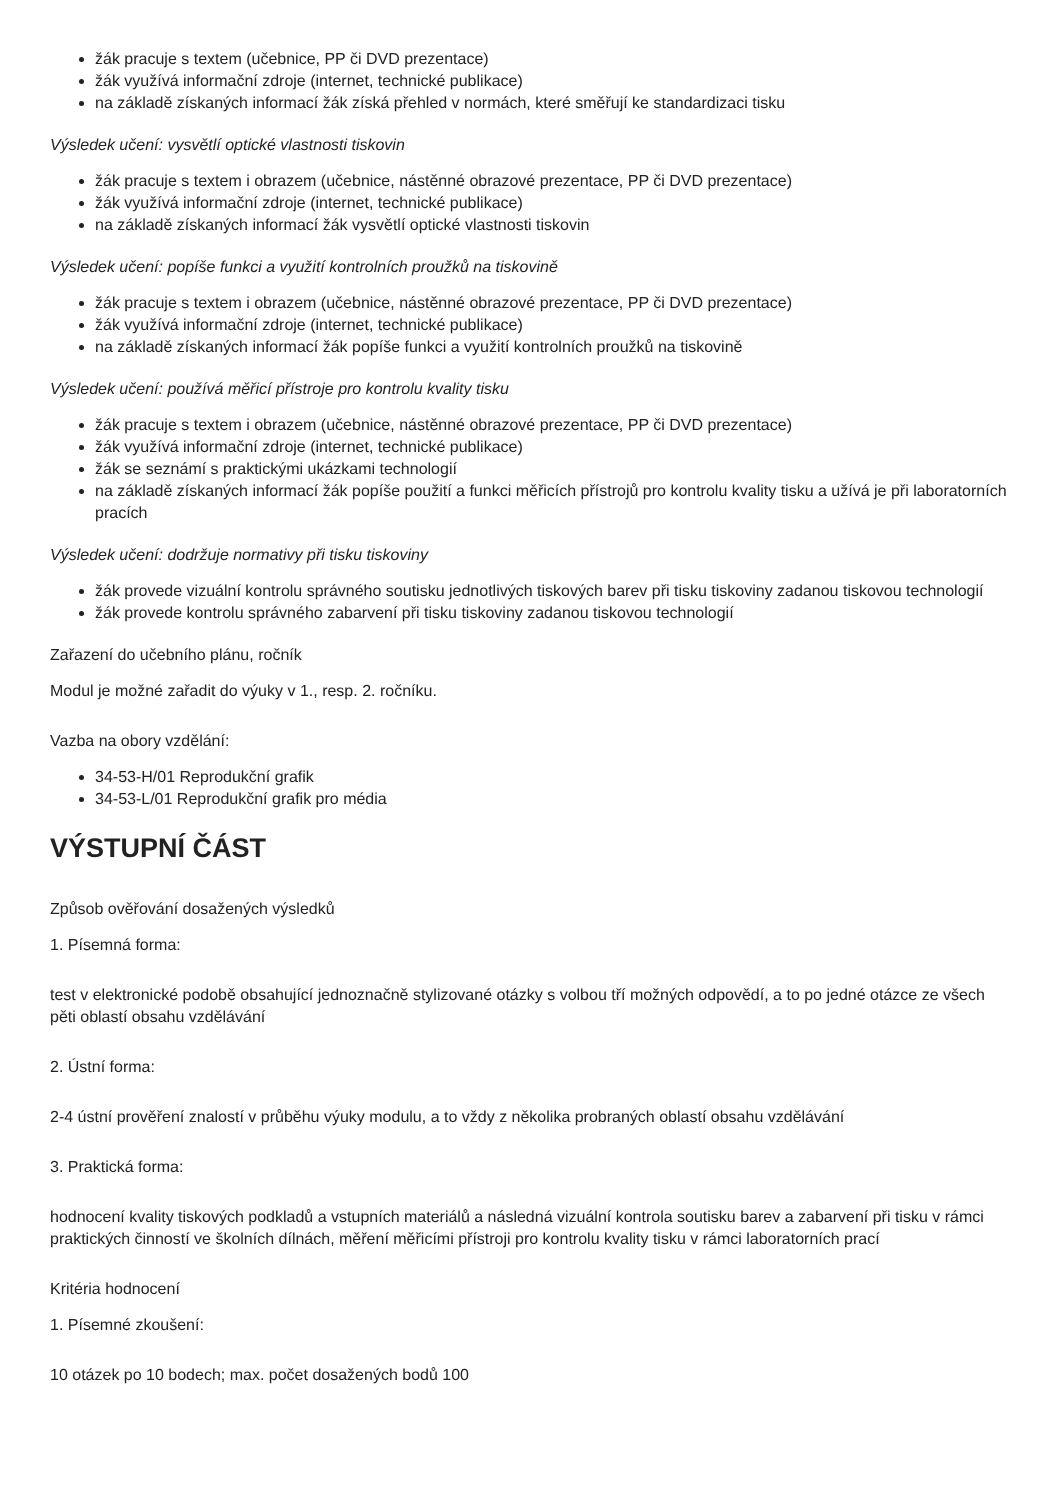žák pracuje s textem (učebnice, PP či DVD prezentace)
žák využívá informační zdroje (internet, technické publikace)
na základě získaných informací žák získá přehled v normách, které směřují ke standardizaci tisku
Výsledek učení: vysvětlí optické vlastnosti tiskovin
žák pracuje s textem i obrazem (učebnice, nástěnné obrazové prezentace, PP či DVD prezentace)
žák využívá informační zdroje (internet, technické publikace)
na základě získaných informací žák vysvětlí optické vlastnosti tiskovin
Výsledek učení: popíše funkci a využití kontrolních proužků na tiskovině
žák pracuje s textem i obrazem (učebnice, nástěnné obrazové prezentace, PP či DVD prezentace)
žák využívá informační zdroje (internet, technické publikace)
na základě získaných informací žák popíše funkci a využití kontrolních proužků na tiskovině
Výsledek učení: používá měřicí přístroje pro kontrolu kvality tisku
žák pracuje s textem i obrazem (učebnice, nástěnné obrazové prezentace, PP či DVD prezentace)
žák využívá informační zdroje (internet, technické publikace)
žák se seznámí s praktickými ukázkami technologií
na základě získaných informací žák popíše použití a funkci měřicích přístrojů pro kontrolu kvality tisku a užívá je při laboratorních pracích
Výsledek učení: dodržuje normativy při tisku tiskoviny
žák provede vizuální kontrolu správného soutisku jednotlivých tiskových barev při tisku tiskoviny zadanou tiskovou technologií
žák provede kontrolu správného zabarvení při tisku tiskoviny zadanou tiskovou technologií
Zařazení do učebního plánu, ročník
Modul je možné zařadit do výuky v 1., resp. 2. ročníku.
Vazba na obory vzdělání:
34-53-H/01 Reprodukční grafik
34-53-L/01 Reprodukční grafik pro média
VÝSTUPNÍ ČÁST
Způsob ověřování dosažených výsledků
1. Písemná forma:
test v elektronické podobě obsahující jednoznačně stylizované otázky s volbou tří možných odpovědí, a to po jedné otázce ze všech pěti oblastí obsahu vzdělávání
2. Ústní forma:
2-4 ústní prověření znalostí v průběhu výuky modulu, a to vždy z několika probraných oblastí obsahu vzdělávání
3. Praktická forma:
hodnocení kvality tiskových podkladů a vstupních materiálů a následná vizuální kontrola soutisku barev a zabarvení při tisku v rámci praktických činností ve školních dílnách, měření měřicími přístroji pro kontrolu kvality tisku v rámci laboratorních prací
Kritéria hodnocení
1. Písemné zkoušení:
10 otázek po 10 bodech; max. počet dosažených bodů 100